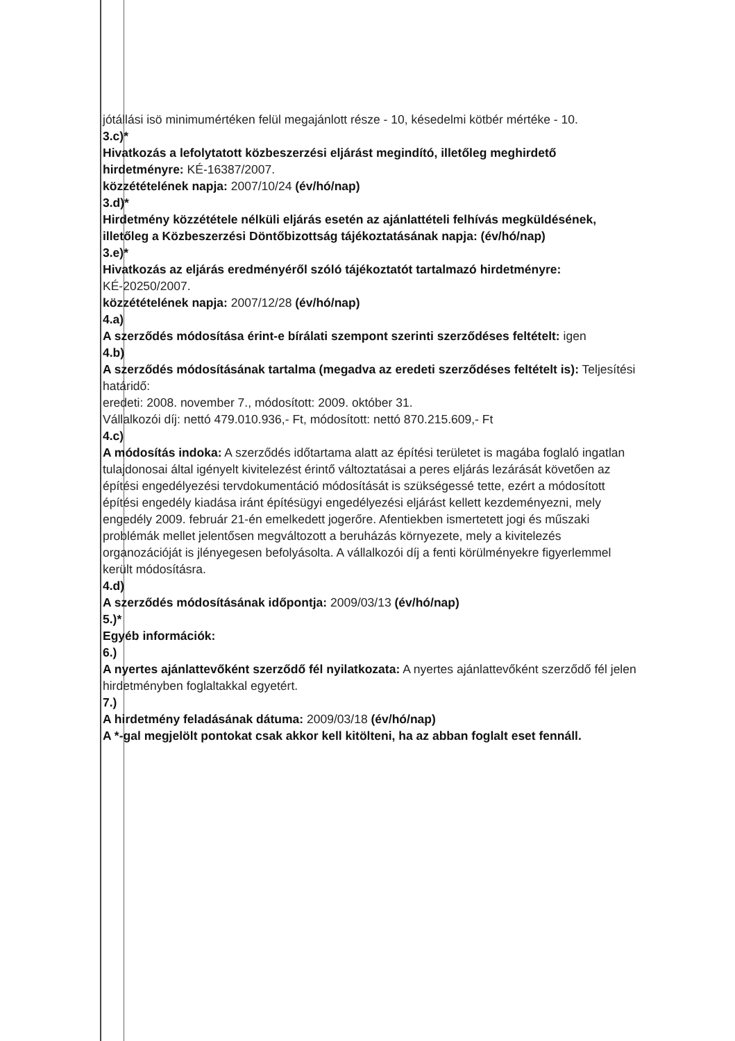jótállási isö minimumértéken felül megajánlott része - 10, késedelmi kötbér mértéke - 10.
3.c)*
Hivatkozás a lefolytatott közbeszerzési eljárást megindító, illetőleg meghirdető hirdetményre: KÉ-16387/2007.
közzétételének napja: 2007/10/24 (év/hó/nap)
3.d)*
Hirdetmény közzététele nélküli eljárás esetén az ajánlattételi felhívás megküldésének, illetőleg a Közbeszerzési Döntőbizottság tájékoztatásának napja: (év/hó/nap)
3.e)*
Hivatkozás az eljárás eredményéről szóló tájékoztatót tartalmazó hirdetményre: KÉ-20250/2007.
közzétételének napja: 2007/12/28 (év/hó/nap)
4.a)
A szerződés módosítása érint-e bírálati szempont szerinti szerződéses feltételt: igen
4.b)
A szerződés módosításának tartalma (megadva az eredeti szerződéses feltételt is): Teljesítési határidő:
eredeti: 2008. november 7., módosított: 2009. október 31.
Vállalkozói díj: nettó 479.010.936,- Ft, módosított: nettó 870.215.609,- Ft
4.c)
A módosítás indoka: A szerződés időtartama alatt az építési területet is magába foglaló ingatlan tulajdonosai által igényelt kivitelezést érintő változtatásai a peres eljárás lezárását követően az építési engedélyezési tervdokumentáció módosítását is szükségessé tette, ezért a módosított építési engedély kiadása iránt építésügyi engedélyezési eljárást kellett kezdeményezni, mely engedély 2009. február 21-én emelkedett jogerőre. Afentiekben ismertetett jogi és műszaki problémák mellet jelentősen megváltozott a beruházás környezete, mely a kivitelezés organozációját is jlényegesen befolyásolta. A vállalkozói díj a fenti körülményekre figyerlemmel került módosításra.
4.d)
A szerződés módosításának időpontja: 2009/03/13 (év/hó/nap)
5.)*
Egyéb információk:
6.)
A nyertes ajánlattevőként szerződő fél nyilatkozata: A nyertes ajánlattevőként szerződő fél jelen hirdetményben foglaltakkal egyetért.
7.)
A hirdetmény feladásának dátuma: 2009/03/18 (év/hó/nap)
A *-gal megjelölt pontokat csak akkor kell kitölteni, ha az abban foglalt eset fennáll.